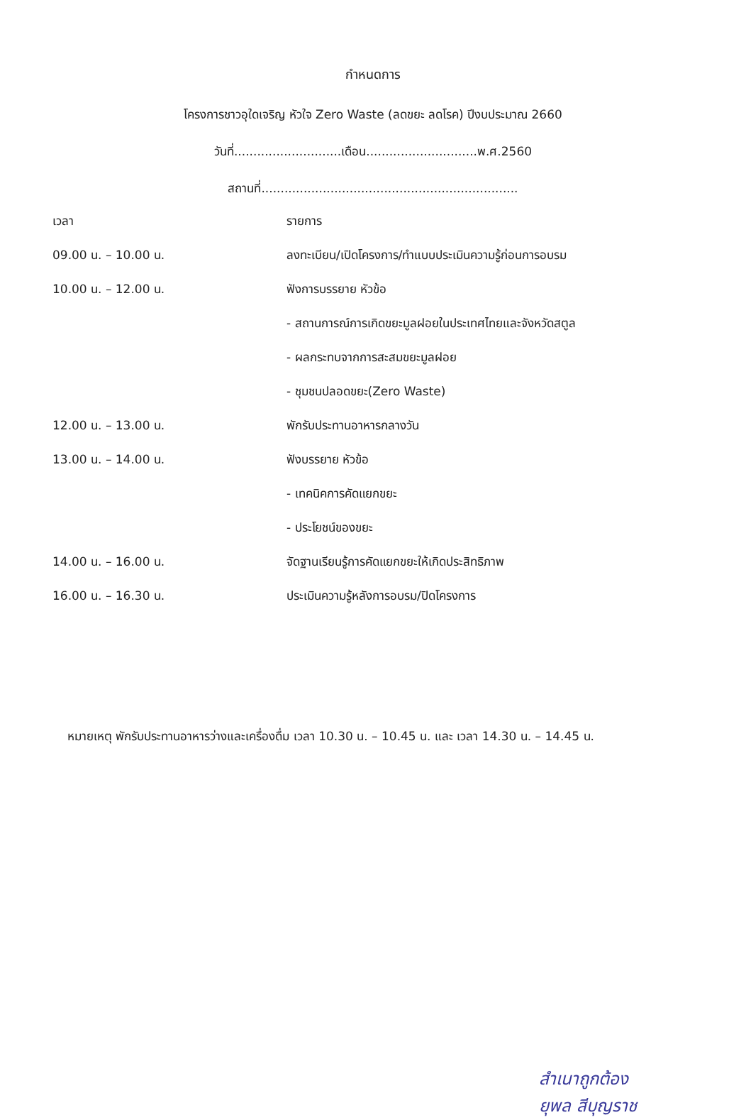กำหนดการ
โครงการชาวอุใดเจริญ หัวใจ Zero Waste (ลดขยะ ลดโรค) ปีงบประมาณ 2660
วันที่............................เดือน.............................พ.ศ.2560
สถานที่...................................................................
| เวลา | รายการ |
| --- | --- |
| 09.00 น. – 10.00 น. | ลงทะเบียน/เปิดโครงการ/ทำแบบประเมินความรู้ก่อนการอบรม |
| 10.00 น. – 12.00 น. | ฟังการบรรยาย หัวข้อ |
| | - สถานการณ์การเกิดขยะมูลฝอยในประเทศไทยและจังหวัดสตูล |
| | - ผลกระทบจากการสะสมขยะมูลฝอย |
| | - ชุมชนปลอดขยะ(Zero Waste) |
| 12.00 น. – 13.00 น. | พักรับประทานอาหารกลางวัน |
| 13.00 น. – 14.00 น. | ฟังบรรยาย หัวข้อ |
| | - เทคนิคการคัดแยกขยะ |
| | - ประโยชน์ของขยะ |
| 14.00 น. – 16.00 น. | จัดฐานเรียนรู้การคัดแยกขยะให้เกิดประสิทธิภาพ |
| 16.00 น. – 16.30 น. | ประเมินความรู้หลังการอบรม/ปิดโครงการ |
หมายเหตุ พักรับประทานอาหารว่างและเครื่องดื่ม เวลา 10.30 น. – 10.45 น. และ เวลา 14.30 น. – 14.45 น.
สำเนาถูกต้อง
ยุพล สีบุญราช